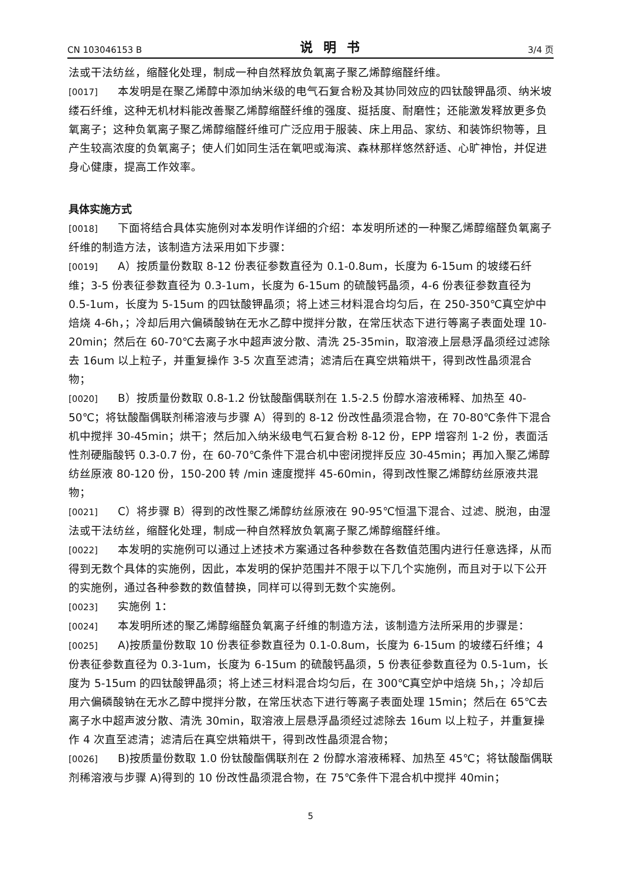CN 103046153 B 说明书 3/4 页
法或干法纺丝，缩醛化处理，制成一种自然释放负氧离子聚乙烯醇缩醛纤维。
[0017] 本发明是在聚乙烯醇中添加纳米级的电气石复合粉及其协同效应的四钛酸钾晶须、纳米坡缕石纤维，这种无机材料能改善聚乙烯醇缩醛纤维的强度、挺括度、耐磨性；还能激发释放更多负氧离子；这种负氧离子聚乙烯醇缩醛纤维可广泛应用于服装、床上用品、家纺、和装饰织物等，且产生较高浓度的负氧离子；使人们如同生活在氧吧或海滨、森林那样悠然舒适、心旷神怡，并促进身心健康，提高工作效率。
具体实施方式
[0018] 下面将结合具体实施例对本发明作详细的介绍：本发明所述的一种聚乙烯醇缩醛负氧离子纤维的制造方法，该制造方法采用如下步骤：
[0019] A）按质量份数取 8-12 份表征参数直径为 0.1-0.8um，长度为 6-15um 的坡缕石纤维；3-5 份表征参数直径为 0.3-1um，长度为 6-15um 的硫酸钙晶须，4-6 份表征参数直径为 0.5-1um，长度为 5-15um 的四钛酸钾晶须；将上述三材料混合均匀后，在 250-350℃真空炉中焙烧 4-6h，；冷却后用六偏磷酸钠在无水乙醇中搅拌分散，在常压状态下进行等离子表面处理 10-20min；然后在 60-70℃去离子水中超声波分散、清洗 25-35min，取溶液上层悬浮晶须经过滤除去 16um 以上粒子，并重复操作 3-5 次直至滤清；滤清后在真空烘箱烘干，得到改性晶须混合物；
[0020] B）按质量份数取 0.8-1.2 份钛酸酯偶联剂在 1.5-2.5 份醇水溶液稀释、加热至 40-50℃；将钛酸酯偶联剂稀溶液与步骤 A）得到的 8-12 份改性晶须混合物，在 70-80℃条件下混合机中搅拌 30-45min；烘干；然后加入纳米级电气石复合粉 8-12 份，EPP 增容剂 1-2 份，表面活性剂硬脂酸钙 0.3-0.7 份，在 60-70℃条件下混合机中密闭搅拌反应 30-45min；再加入聚乙烯醇纺丝原液 80-120 份，150-200 转 /min 速度搅拌 45-60min，得到改性聚乙烯醇纺丝原液共混物；
[0021] C）将步骤 B）得到的改性聚乙烯醇纺丝原液在 90-95℃恒温下混合、过滤、脱泡，由湿法或干法纺丝，缩醛化处理，制成一种自然释放负氧离子聚乙烯醇缩醛纤维。
[0022] 本发明的实施例可以通过上述技术方案通过各种参数在各数值范围内进行任意选择，从而得到无数个具体的实施例，因此，本发明的保护范围并不限于以下几个实施例，而且对于以下公开的实施例，通过各种参数的数值替换，同样可以得到无数个实施例。
[0023] 实施例 1：
[0024] 本发明所述的聚乙烯醇缩醛负氧离子纤维的制造方法，该制造方法所采用的步骤是：
[0025] A)按质量份数取 10 份表征参数直径为 0.1-0.8um，长度为 6-15um 的坡缕石纤维；4 份表征参数直径为 0.3-1um，长度为 6-15um 的硫酸钙晶须，5 份表征参数直径为 0.5-1um，长度为 5-15um 的四钛酸钾晶须；将上述三材料混合均匀后，在 300℃真空炉中焙烧 5h，；冷却后用六偏磷酸钠在无水乙醇中搅拌分散，在常压状态下进行等离子表面处理 15min；然后在 65℃去离子水中超声波分散、清洗 30min，取溶液上层悬浮晶须经过滤除去 16um 以上粒子，并重复操作 4 次直至滤清；滤清后在真空烘箱烘干，得到改性晶须混合物；
[0026] B)按质量份数取 1.0 份钛酸酯偶联剂在 2 份醇水溶液稀释、加热至 45℃；将钛酸酯偶联剂稀溶液与步骤 A)得到的 10 份改性晶须混合物，在 75℃条件下混合机中搅拌 40min；
5